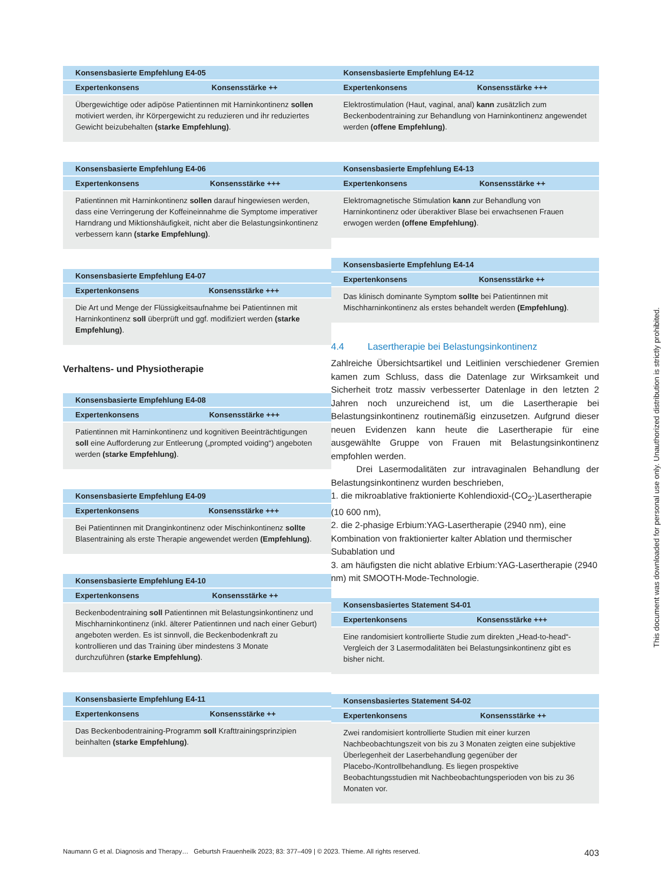| Konsensbasierte Empfehlung E4-05 | |
| --- | --- |
| Expertenkonsens | Konsensstärke ++ |
| Übergewichtige oder adipöse Patientinnen mit Harninkontinenz sollen motiviert werden, ihr Körpergewicht zu reduzieren und ihr reduziertes Gewicht beizubehalten (starke Empfehlung) . | |
| Konsensbasierte Empfehlung E4-06 | |
| --- | --- |
| Expertenkonsens | Konsensstärke +++ |
| Patientinnen mit Harninkontinenz sollen darauf hingewiesen werden, dass eine Verringerung der Koffeineinnahme die Symptome imperativer Harndrang und Miktionshäufigkeit, nicht aber die Belastungsinkontinenz verbessern kann (starke Empfehlung) . | |
| Konsensbasierte Empfehlung E4-07 | |
| --- | --- |
| Expertenkonsens | Konsensstärke +++ |
| Die Art und Menge der Flüssigkeitsaufnahme bei Patientinnen mit Harninkontinenz soll überprüft und ggf. modifiziert werden (starke Empfehlung) . | |
Verhaltens- und Physiotherapie
| Konsensbasierte Empfehlung E4-08 | |
| --- | --- |
| Expertenkonsens | Konsensstärke +++ |
| Patientinnen mit Harninkontinenz und kognitiven Beeinträchtigungen soll eine Aufforderung zur Entleerung („prompted voiding“) angeboten werden (starke Empfehlung) . | |
| Konsensbasierte Empfehlung E4-09 | |
| --- | --- |
| Expertenkonsens | Konsensstärke +++ |
| Bei Patientinnen mit Dranginkontinenz oder Mischinkontinenz sollte Blasentraining als erste Therapie angewendet werden (Empfehlung) . | |
| Konsensbasierte Empfehlung E4-10 | |
| --- | --- |
| Expertenkonsens | Konsensstärke ++ |
| Beckenbodentraining soll Patientinnen mit Belastungsinkontinenz und Mischharninkontinenz (inkl. älterer Patientinnen und nach einer Geburt) angeboten werden. Es ist sinnvoll, die Beckenbodenkraft zu kontrollieren und das Training über mindestens 3 Monate durchzuführen (starke Empfehlung) . | |
| Konsensbasierte Empfehlung E4-11 | |
| --- | --- |
| Expertenkonsens | Konsensstärke ++ |
| Das Beckenbodentraining-Programm soll Krafttrainingsprinzipien beinhalten (starke Empfehlung) . | |
| Konsensbasierte Empfehlung E4-12 | |
| --- | --- |
| Expertenkonsens | Konsensstärke +++ |
| Elektrostimulation (Haut, vaginal, anal) kann zusätzlich zum Beckenbodentraining zur Behandlung von Harninkontinenz angewendet werden (offene Empfehlung) . | |
| Konsensbasierte Empfehlung E4-13 | |
| --- | --- |
| Expertenkonsens | Konsensstärke ++ |
| Elektromagnetische Stimulation kann zur Behandlung von Harninkontinenz oder überaktiver Blase bei erwachsenen Frauen erwogen werden (offene Empfehlung) . | |
| Konsensbasierte Empfehlung E4-14 | |
| --- | --- |
| Expertenkonsens | Konsensstärke ++ |
| Das klinisch dominante Symptom sollte bei Patientinnen mit Mischharninkontinenz als erstes behandelt werden (Empfehlung) . | |
4.4 Lasertherapie bei Belastungsinkontinenz
Zahlreiche Übersichtsartikel und Leitlinien verschiedener Gremien kamen zum Schluss, dass die Datenlage zur Wirksamkeit und Sicherheit trotz massiv verbesserter Datenlage in den letzten 2 Jahren noch unzureichend ist, um die Lasertherapie bei Belastungsinkontinenz routinemäßig einzusetzen. Aufgrund dieser neuen Evidenzen kann heute die Lasertherapie für eine ausgewählte Gruppe von Frauen mit Belastungsinkontinenz empfohlen werden.
Drei Lasermodalitäten zur intravaginalen Behandlung der Belastungsinkontinenz wurden beschrieben,
1. die mikroablative fraktionierte Kohlendioxid-(CO<sub>2</sub>-)Lasertherapie (10 600 nm),
2. die 2-phasige Erbium:YAG-Lasertherapie (2940 nm), eine Kombination von fraktionierter kalter Ablation und thermischer Subablation und
3. am häufigsten die nicht ablative Erbium:YAG-Lasertherapie (2940 nm) mit SMOOTH-Mode-Technologie.
| Konsensbasiertes Statement S4-01 | |
| --- | --- |
| Expertenkonsens | Konsensstärke +++ |
| Eine randomisiert kontrollierte Studie zum direkten „Head-to-head“-Vergleich der 3 Lasermodalitäten bei Belastungsinkontinenz gibt es bisher nicht. | |
| Konsensbasiertes Statement S4-02 | |
| --- | --- |
| Expertenkonsens | Konsensstärke ++ |
| Zwei randomisiert kontrollierte Studien mit einer kurzen Nachbeobachtungszeit von bis zu 3 Monaten zeigten eine subjektive Überlegenheit der Laserbehandlung gegenüber der Placebo-/Kontrollbehandlung. Es liegen prospektive Beobachtungsstudien mit Nachbeobachtungsperioden von bis zu 36 Monaten vor. | |
Naumann G et al. Diagnosis and Therapy… Geburtsh Frauenheilk 2023; 83: 377–409 | © 2023. Thieme. All rights reserved. 403
This document was downloaded for personal use only. Unauthorized distribution is strictly prohibited.